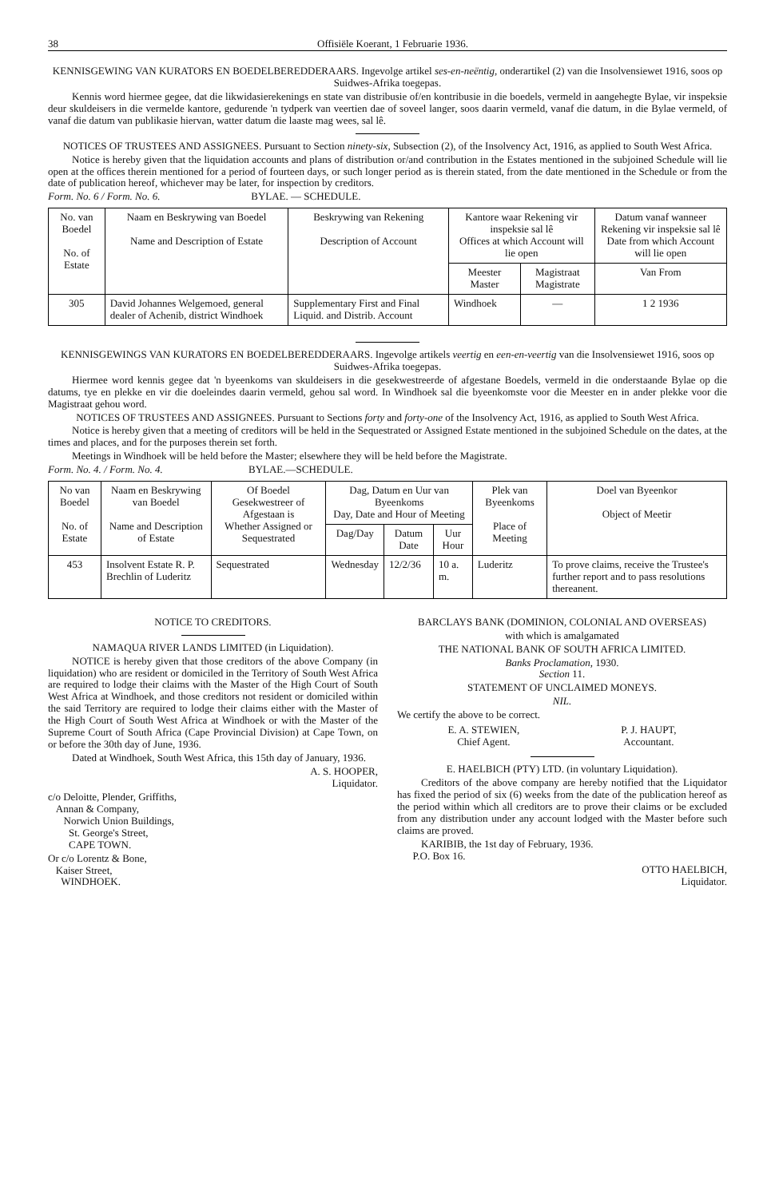38 Offisiële Koerant, 1 Februarie 1936.
KENNISGEWING VAN KURATORS EN BOEDELBEREDDERAARS. Ingevolge artikel ses-en-neëntig, onderartikel (2) van die Insolvensiewet 1916, soos op Suidwes-Afrika toegepas.
Kennis word hiermee gegee, dat die likwidasierekenings en state van distribusie of/en kontribusie in die boedels, vermeld in aangehegte Bylae, vir inspeksie deur skuldeisers in die vermelde kantore, gedurende 'n tydperk van veertien dae of soveel langer, soos daarin vermeld, vanaf die datum, in die Bylae vermeld, of vanaf die datum van publikasie hiervan, watter datum die laaste mag wees, sal lê.
NOTICES OF TRUSTEES AND ASSIGNEES. Pursuant to Section ninety-six, Subsection (2), of the Insolvency Act, 1916, as applied to South West Africa.
Notice is hereby given that the liquidation accounts and plans of distribution or/and contribution in the Estates mentioned in the subjoined Schedule will lie open at the offices therein mentioned for a period of fourteen days, or such longer period as is therein stated, from the date mentioned in the Schedule or from the date of publication hereof, whichever may be later, for inspection by creditors.
Form. No. 6 / Form. No. 6. BYLAE. — SCHEDULE.
| No. van Boedel No. of Estate | Naam en Beskrywing van Boedel Name and Description of Estate | Beskrywing van Rekening Description of Account | Kantore waar Rekening vir inspeksie sal lê Offices at which Account will lie open | | Datum vanaf wanneer Rekening vir inspeksie sal lê Date from which Account will lie open |
| --- | --- | --- | --- | --- | --- |
| | | | Meester Master | Magistraat Magistrate | Van From |
| 305 | David Johannes Welgemoed, general dealer of Achenib, district Windhoek | Supplementary First and Final Liquid. and Distrib. Account | Windhoek | — | 1 2 1936 |
KENNISGEWINGS VAN KURATORS EN BOEDELBEREDDERAARS. Ingevolge artikels veertig en een-en-veertig van die Insolvensiewet 1916, soos op Suidwes-Afrika toegepas.
Hiermee word kennis gegee dat 'n byeenkoms van skuldeisers in die gesekwestreerde of afgestane Boedels, vermeld in die onderstaande Bylae op die datums, tye en plekke en vir die doeleindes daarin vermeld, gehou sal word. In Windhoek sal die byeenkomste voor die Meester en in ander plekke voor die Magistraat gehou word.
NOTICES OF TRUSTEES AND ASSIGNEES. Pursuant to Sections forty and forty-one of the Insolvency Act, 1916, as applied to South West Africa.
Notice is hereby given that a meeting of creditors will be held in the Sequestrated or Assigned Estate mentioned in the subjoined Schedule on the dates, at the times and places, and for the purposes therein set forth.
Meetings in Windhoek will be held before the Master; elsewhere they will be held before the Magistrate.
Form. No. 4. / Form. No. 4. BYLAE.—SCHEDULE.
| No van Boedel No. of Estate | Naam en Beskrywing van Boedel Name and Description of Estate | Of Boedel Gesekwestreer of Afgestaan is Whether Assigned or Sequestrated | Dag, Datum en Uur van Byeenkoms Day, Date and Hour of Meeting | | | Plek van Byeenkoms Place of Meeting | Doel van Byeenkor Object of Meetir |
| --- | --- | --- | --- | --- | --- | --- | --- |
| | | | Dag/Day | Datum Date | Uur Hour | | |
| 453 | Insolvent Estate R. P. Brechlin of Luderitz | Sequestrated | Wednesday | 12/2/36 | 10 a. m. | Luderitz | To prove claims, receive the Trustee's further report and to pass resolutions thereanent. |
NOTICE TO CREDITORS.
NAMAQUA RIVER LANDS LIMITED (in Liquidation).
NOTICE is hereby given that those creditors of the above Company (in liquidation) who are resident or domiciled in the Territory of South West Africa are required to lodge their claims with the Master of the High Court of South West Africa at Windhoek, and those creditors not resident or domiciled within the said Territory are required to lodge their claims either with the Master of the High Court of South West Africa at Windhoek or with the Master of the Supreme Court of South Africa (Cape Provincial Division) at Cape Town, on or before the 30th day of June, 1936.
Dated at Windhoek, South West Africa, this 15th day of January, 1936.
A. S. HOOPER,
Liquidator.
c/o Deloitte, Plender, Griffiths,
Annan & Company,
Norwich Union Buildings,
St. George's Street,
CAPE TOWN.
Or c/o Lorentz & Bone,
Kaiser Street,
WINDHOEK.
BARCLAYS BANK (DOMINION, COLONIAL AND OVERSEAS)
with which is amalgamated
THE NATIONAL BANK OF SOUTH AFRICA LIMITED.
Banks Proclamation, 1930.
Section 11.
STATEMENT OF UNCLAIMED MONEYS.
NIL.
We certify the above to be correct.
E. A. STEWIEN,
Chief Agent.
P. J. HAUPT,
Accountant.
E. HAELBICH (PTY) LTD. (in voluntary Liquidation).
Creditors of the above company are hereby notified that the Liquidator has fixed the period of six (6) weeks from the date of the publication hereof as the period within which all creditors are to prove their claims or be excluded from any distribution under any account lodged with the Master before such claims are proved.
KARIBIB, the 1st day of February, 1936.
P.O. Box 16.
OTTO HAELBICH,
Liquidator.